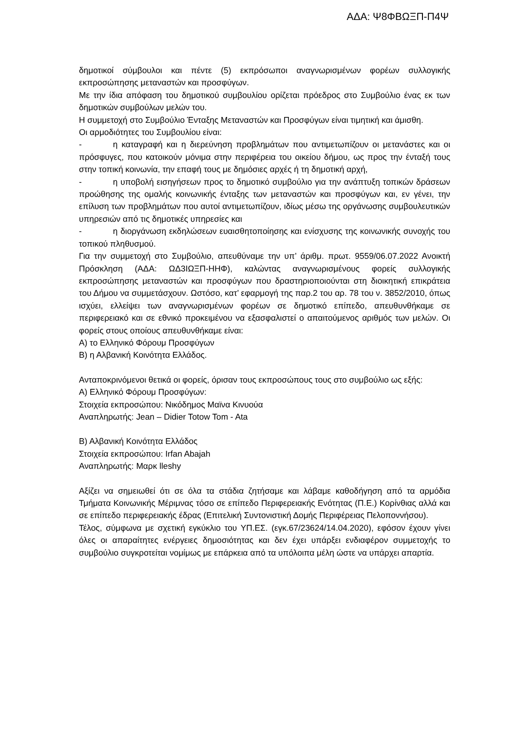ΑΔΑ: Ψ8ΦΒΩΞΠ-Π4Ψ
δημοτικοί σύμβουλοι και πέντε (5) εκπρόσωποι αναγνωρισμένων φορέων συλλογικής εκπροσώπησης μεταναστών και προσφύγων.
Με την ίδια απόφαση του δημοτικού συμβουλίου ορίζεται πρόεδρος στο Συμβούλιο ένας εκ των δημοτικών συμβούλων μελών του.
Η συμμετοχή στο Συμβούλιο Ένταξης Μεταναστών και Προσφύγων είναι τιμητική και άμισθη.
Οι αρμοδιότητες του Συμβουλίου είναι:
- η καταγραφή και η διερεύνηση προβλημάτων που αντιμετωπίζουν οι μετανάστες και οι πρόσφυγες, που κατοικούν μόνιμα στην περιφέρεια του οικείου δήμου, ως προς την ένταξή τους στην τοπική κοινωνία, την επαφή τους με δημόσιες αρχές ή τη δημοτική αρχή,
- η υποβολή εισηγήσεων προς το δημοτικό συμβούλιο για την ανάπτυξη τοπικών δράσεων προώθησης της ομαλής κοινωνικής ένταξης των μεταναστών και προσφύγων και, εν γένει, την επίλυση των προβλημάτων που αυτοί αντιμετωπίζουν, ιδίως μέσω της οργάνωσης συμβουλευτικών υπηρεσιών από τις δημοτικές υπηρεσίες και
- η διοργάνωση εκδηλώσεων ευαισθητοποίησης και ενίσχυσης της κοινωνικής συνοχής του τοπικού πληθυσμού.
Για την συμμετοχή στο Συμβούλιο, απευθύναμε την υπ’ άριθμ. πρωτ. 9559/06.07.2022 Ανοικτή Πρόσκληση (ΑΔΑ: ΩΔ3ΙΩΞΠ-ΗΗΦ), καλώντας αναγνωρισμένους φορείς συλλογικής εκπροσώπησης μεταναστών και προσφύγων που δραστηριοποιούνται στη διοικητική επικράτεια του Δήμου να συμμετάσχουν. Ωστόσο, κατ’ εφαρμογή της παρ.2 του αρ. 78 του ν. 3852/2010, όπως ισχύει, ελλείψει των αναγνωρισμένων φορέων σε δημοτικό επίπεδο, απευθυνθήκαμε σε περιφερειακό και σε εθνικό προκειμένου να εξασφαλιστεί ο απαιτούμενος αριθμός των μελών. Οι φορείς στους οποίους απευθυνθήκαμε είναι:
Α) το Ελληνικό Φόρουμ Προσφύγων
Β) η Αλβανική Κοινότητα Ελλάδος.
Ανταποκρινόμενοι θετικά οι φορείς, όρισαν τους εκπροσώπους τους στο συμβούλιο ως εξής:
Α) Ελληνικό Φόρουμ Προσφύγων:
Στοιχεία εκπροσώπου: Νικόδημος Μαϊνα Κινυούα
Αναπληρωτής: Jean – Didier Totow Tom - Ata
Β) Αλβανική Κοινότητα Ελλάδος
Στοιχεία εκπροσώπου: Irfan Abajah
Αναπληρωτής: Μαρκ lleshy
Αξίζει να σημειωθεί ότι σε όλα τα στάδια ζητήσαμε και λάβαμε καθοδήγηση από τα αρμόδια Τμήματα Κοινωνικής Μέριμνας τόσο σε επίπεδο Περιφερειακής Ενότητας (Π.Ε.) Κορίνθιας αλλά και σε επίπεδο περιφερειακής έδρας (Επιτελική Συντονιστική Δομής Περιφέρειας Πελοποννήσου).
Τέλος, σύμφωνα με σχετική εγκύκλιο του ΥΠ.ΕΣ. (εγκ.67/23624/14.04.2020), εφόσον έχουν γίνει όλες οι απαραίτητες ενέργειες δημοσιότητας και δεν έχει υπάρξει ενδιαφέρον συμμετοχής το συμβούλιο συγκροτείται νομίμως με επάρκεια από τα υπόλοιπα μέλη ώστε να υπάρχει απαρτία.